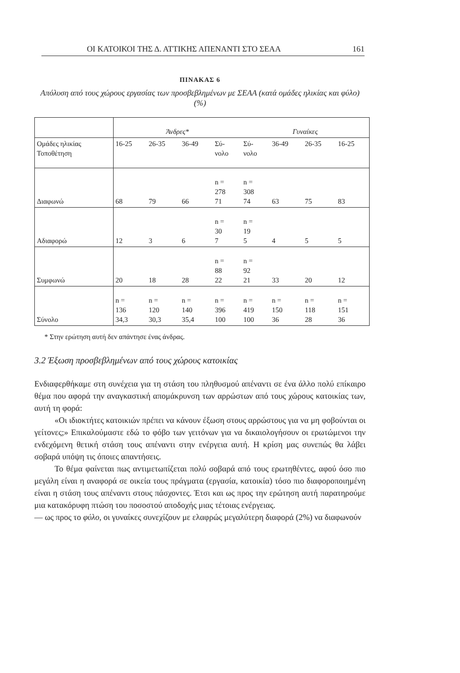ΟΙ ΚΑΤΟΙΚΟΙ ΤΗΣ Δ. ΑΤΤΙΚΗΣ ΑΠΕΝΑΝΤΙ ΣΤΟ ΣΕΑΑ 161
ΠΙΝΑΚΑΣ 6
Απόλυση από τους χώρους εργασίας των προσβεβλημένων με ΣΕΑΑ (κατά ομάδες ηλικίας και φύλο) (%)
| | Άνδρες* | | | | Γυναίκες | | | |
| Ομάδες ηλικίας Τοποθέτηση | 16-25 | 26-35 | 36-49 | Σύ- νολο | Σύ- νολο | 36-49 | 26-35 | 16-25 |
| Διαφωνώ | 68 | 79 | 66 | n = 278 71 | n = 308 74 | 63 | 75 | 83 |
| Αδιαφορώ | 12 | 3 | 6 | n = 30 7 | n = 19 5 | 4 | 5 | 5 |
| Συμφωνώ | 20 | 18 | 28 | n = 88 22 | n = 92 21 | 33 | 20 | 12 |
| Σύνολο | n = 136 34,3 | n = 120 30,3 | n = 140 35,4 | n = 396 100 | n = 419 100 | n = 150 36 | n = 118 28 | n = 151 36 |
* Στην ερώτηση αυτή δεν απάντησε ένας άνδρας.
3.2 Έξωση προσβεβλημένων από τους χώρους κατοικίας
Ενδιαφερθήκαμε στη συνέχεια για τη στάση του πληθυσμού απέναντι σε ένα άλλο πολύ επίκαιρο θέμα που αφορά την αναγκαστική απομάκρυνση των αρρώστων από τους χώρους κατοικίας των, αυτή τη φορά:
«Οι ιδιοκτήτες κατοικιών πρέπει να κάνουν έξωση στους αρρώστους για να μη φοβούνται οι γείτονες;» Επικαλούμαστε εδώ το φόβο των γειτόνων για να δικαιολογήσουν οι ερωτώμενοι την ενδεχόμενη θετική στάση τους απέναντι στην ενέργεια αυτή. Η κρίση μας συνεπώς θα λάβει σοβαρά υπόψη τις όποιες απαντήσεις.
Το θέμα φαίνεται πως αντιμετωπίζεται πολύ σοβαρά από τους ερωτηθέντες, αφού όσο πιο μεγάλη είναι η αναφορά σε οικεία τους πράγματα (εργασία, κατοικία) τόσο πιο διαφοροποιημένη είναι η στάση τους απέναντι στους πάσχοντες. Έτσι και ως προς την ερώτηση αυτή παρατηρούμε μια κατακόρυφη πτώση του ποσοστού αποδοχής μιας τέτοιας ενέργειας.
— ως προς το φύλο, οι γυναίκες συνεχίζουν με ελαφρώς μεγαλύτερη διαφορά (2%) να διαφωνούν